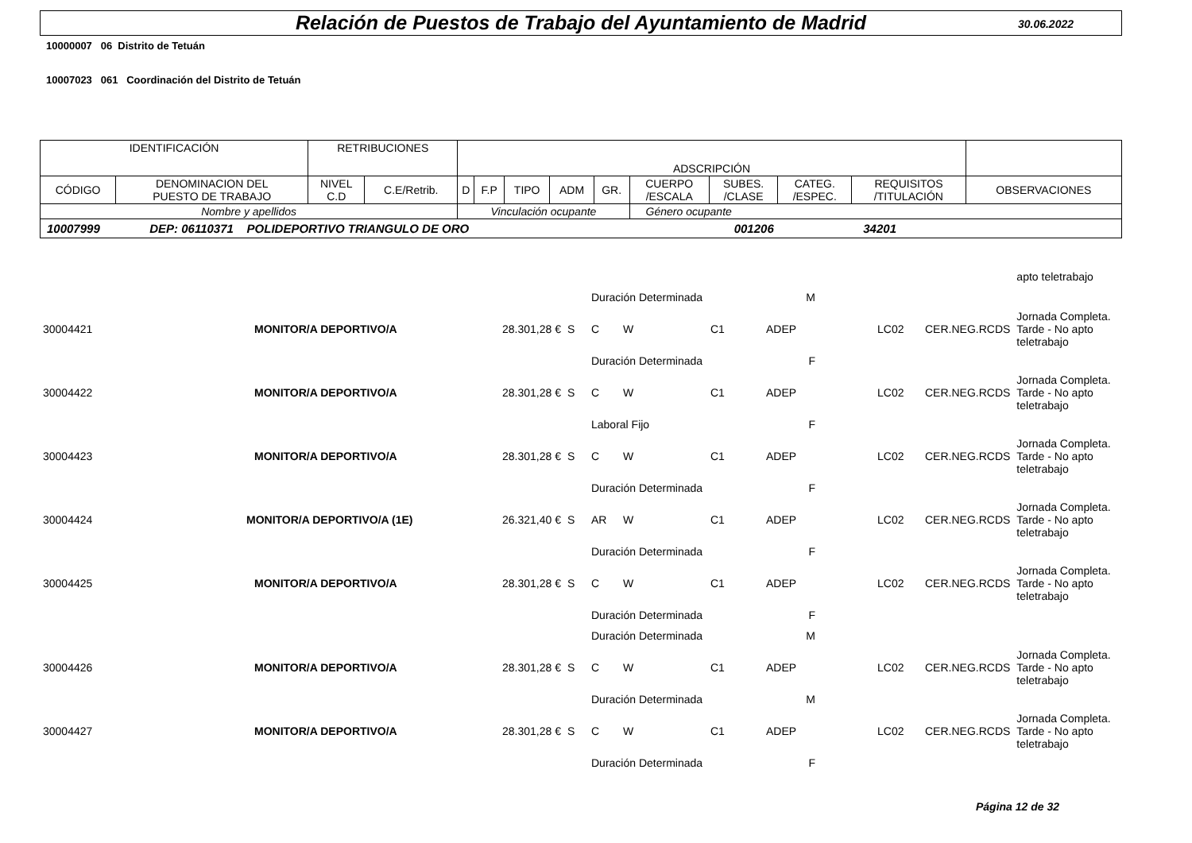Relación de Puestos de Trabajo del Ayuntamiento de Madrid
30.06.2022
10000007 06 Distrito de Tetuán
10007023 061 Coordinación del Distrito de Tetuán
| IDENTIFICACIÓN | | RETRIBUCIONES | | ADSCRIPCIÓN | | | | | | | | | |
| --- | --- | --- | --- | --- | --- | --- | --- | --- | --- | --- | --- | --- | --- |
| CÓDIGO | DENOMINACION DEL PUESTO DE TRABAJO | NIVEL C.D | C.E/Retrib. | D | F.P | TIPO | ADM | GR. | CUERPO /ESCALA | SUBES. /CLASE | CATEG. /ESPEC. | REQUISITOS /TITULACIÓN | OBSERVACIONES |
| Nombre y apellidos | | | | Vinculación ocupante | | | | | Género ocupante | | | | |
| 10007999 DEP: 06110371 POLIDEPORTIVO TRIANGULO DE ORO 001206 34201 | | | | | | | | | | | | | |
| | | | | | | | | | | | | apto teletrabajo |
| | | | | Duración Determinada | | | | M | | | | |
| 30004421 | MONITOR/A DEPORTIVO/A | 28.301,28 € | S | C | W | | C1 | ADEP | | LC02 | CER.NEG.RCDS | Jornada Completa. Tarde - No apto teletrabajo |
| | | | | Duración Determinada | | | | F | | | | |
| 30004422 | MONITOR/A DEPORTIVO/A | 28.301,28 € | S | C | W | | C1 | ADEP | | LC02 | CER.NEG.RCDS | Jornada Completa. Tarde - No apto teletrabajo |
| | | | | Laboral Fijo | | | | F | | | | |
| 30004423 | MONITOR/A DEPORTIVO/A | 28.301,28 € | S | C | W | | C1 | ADEP | | LC02 | CER.NEG.RCDS | Jornada Completa. Tarde - No apto teletrabajo |
| | | | | Duración Determinada | | | | F | | | | |
| 30004424 | MONITOR/A DEPORTIVO/A (1E) | 26.321,40 € | S | AR | W | | C1 | ADEP | | LC02 | CER.NEG.RCDS | Jornada Completa. Tarde - No apto teletrabajo |
| | | | | Duración Determinada | | | | F | | | | |
| 30004425 | MONITOR/A DEPORTIVO/A | 28.301,28 € | S | C | W | | C1 | ADEP | | LC02 | CER.NEG.RCDS | Jornada Completa. Tarde - No apto teletrabajo |
| | | | | Duración Determinada | | | | F | | | | |
| | | | | Duración Determinada | | | | M | | | | |
| 30004426 | MONITOR/A DEPORTIVO/A | 28.301,28 € | S | C | W | | C1 | ADEP | | LC02 | CER.NEG.RCDS | Jornada Completa. Tarde - No apto teletrabajo |
| | | | | Duración Determinada | | | | M | | | | |
| 30004427 | MONITOR/A DEPORTIVO/A | 28.301,28 € | S | C | W | | C1 | ADEP | | LC02 | CER.NEG.RCDS | Jornada Completa. Tarde - No apto teletrabajo |
| | | | | Duración Determinada | | | | F | | | | |
Página 12 de 32